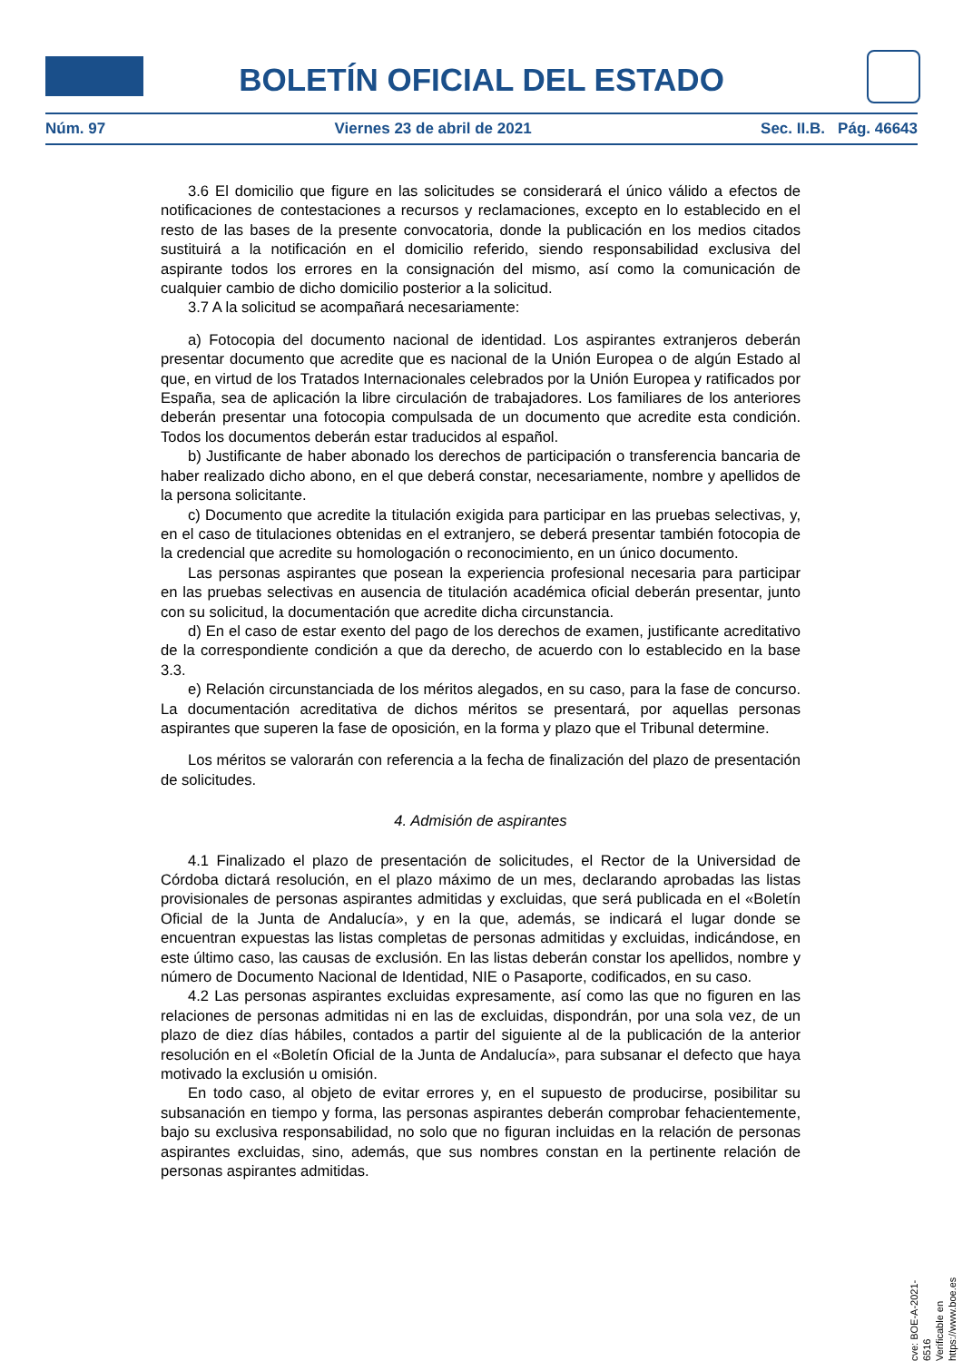BOLETÍN OFICIAL DEL ESTADO
Núm. 97 Viernes 23 de abril de 2021 Sec. II.B. Pág. 46643
3.6 El domicilio que figure en las solicitudes se considerará el único válido a efectos de notificaciones de contestaciones a recursos y reclamaciones, excepto en lo establecido en el resto de las bases de la presente convocatoria, donde la publicación en los medios citados sustituirá a la notificación en el domicilio referido, siendo responsabilidad exclusiva del aspirante todos los errores en la consignación del mismo, así como la comunicación de cualquier cambio de dicho domicilio posterior a la solicitud.
3.7 A la solicitud se acompañará necesariamente:
a) Fotocopia del documento nacional de identidad. Los aspirantes extranjeros deberán presentar documento que acredite que es nacional de la Unión Europea o de algún Estado al que, en virtud de los Tratados Internacionales celebrados por la Unión Europea y ratificados por España, sea de aplicación la libre circulación de trabajadores. Los familiares de los anteriores deberán presentar una fotocopia compulsada de un documento que acredite esta condición. Todos los documentos deberán estar traducidos al español.
b) Justificante de haber abonado los derechos de participación o transferencia bancaria de haber realizado dicho abono, en el que deberá constar, necesariamente, nombre y apellidos de la persona solicitante.
c) Documento que acredite la titulación exigida para participar en las pruebas selectivas, y, en el caso de titulaciones obtenidas en el extranjero, se deberá presentar también fotocopia de la credencial que acredite su homologación o reconocimiento, en un único documento.
Las personas aspirantes que posean la experiencia profesional necesaria para participar en las pruebas selectivas en ausencia de titulación académica oficial deberán presentar, junto con su solicitud, la documentación que acredite dicha circunstancia.
d) En el caso de estar exento del pago de los derechos de examen, justificante acreditativo de la correspondiente condición a que da derecho, de acuerdo con lo establecido en la base 3.3.
e) Relación circunstanciada de los méritos alegados, en su caso, para la fase de concurso. La documentación acreditativa de dichos méritos se presentará, por aquellas personas aspirantes que superen la fase de oposición, en la forma y plazo que el Tribunal determine.
Los méritos se valorarán con referencia a la fecha de finalización del plazo de presentación de solicitudes.
4. Admisión de aspirantes
4.1 Finalizado el plazo de presentación de solicitudes, el Rector de la Universidad de Córdoba dictará resolución, en el plazo máximo de un mes, declarando aprobadas las listas provisionales de personas aspirantes admitidas y excluidas, que será publicada en el «Boletín Oficial de la Junta de Andalucía», y en la que, además, se indicará el lugar donde se encuentran expuestas las listas completas de personas admitidas y excluidas, indicándose, en este último caso, las causas de exclusión. En las listas deberán constar los apellidos, nombre y número de Documento Nacional de Identidad, NIE o Pasaporte, codificados, en su caso.
4.2 Las personas aspirantes excluidas expresamente, así como las que no figuren en las relaciones de personas admitidas ni en las de excluidas, dispondrán, por una sola vez, de un plazo de diez días hábiles, contados a partir del siguiente al de la publicación de la anterior resolución en el «Boletín Oficial de la Junta de Andalucía», para subsanar el defecto que haya motivado la exclusión u omisión.
En todo caso, al objeto de evitar errores y, en el supuesto de producirse, posibilitar su subsanación en tiempo y forma, las personas aspirantes deberán comprobar fehacientemente, bajo su exclusiva responsabilidad, no solo que no figuran incluidas en la relación de personas aspirantes excluidas, sino, además, que sus nombres constan en la pertinente relación de personas aspirantes admitidas.
cve: BOE-A-2021-6516
Verificable en https://www.boe.es